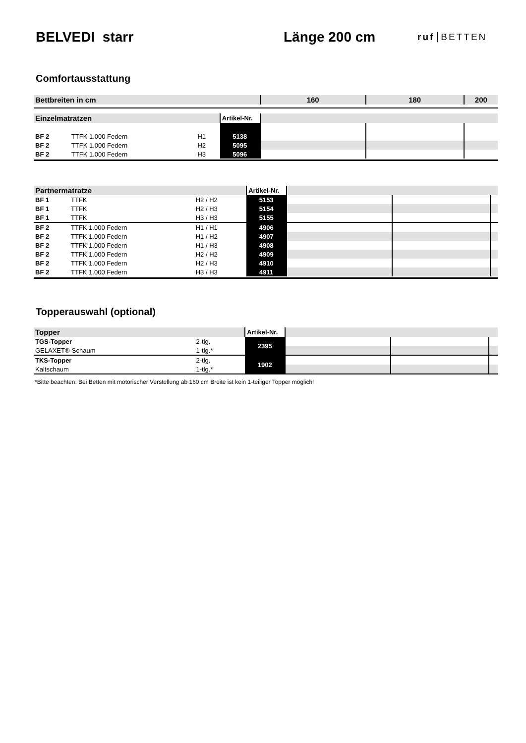BELVEDI starr Länge 200 cm
ruf BETTEN
Comfortausstattung
| Bettbreiten in cm | | | | 160 | 180 | 200 |
| --- | --- | --- | --- | --- | --- | --- |
| Einzelmatratzen | | | Artikel-Nr. | | | |
| BF 2 | TTFK 1.000 Federn | H1 | 5138 | | | |
| BF 2 | TTFK 1.000 Federn | H2 | 5095 | | | |
| BF 2 | TTFK 1.000 Federn | H3 | 5096 | | | |
| Partnermatratze | | | Artikel-Nr. | | | |
| BF 1 | TTFK | H2 / H2 | 5153 | | | |
| BF 1 | TTFK | H2 / H3 | 5154 | | | |
| BF 1 | TTFK | H3 / H3 | 5155 | | | |
| BF 2 | TTFK 1.000 Federn | H1 / H1 | 4906 | | | |
| BF 2 | TTFK 1.000 Federn | H1 / H2 | 4907 | | | |
| BF 2 | TTFK 1.000 Federn | H1 / H3 | 4908 | | | |
| BF 2 | TTFK 1.000 Federn | H2 / H2 | 4909 | | | |
| BF 2 | TTFK 1.000 Federn | H2 / H3 | 4910 | | | |
| BF 2 | TTFK 1.000 Federn | H3 / H3 | 4911 | | | |
Topperauswahl (optional)
| Topper | | Artikel-Nr. | | | |
| TGS-Topper | 2-tlg. | 2395 | | | |
| GELAXET®-Schaum | 1-tlg.* | | | | |
| TKS-Topper | 2-tlg. | 1902 | | | |
| Kaltschaum | 1-tlg.* | | | | |
*Bitte beachten: Bei Betten mit motorischer Verstellung ab 160 cm Breite ist kein 1-teiliger Topper möglich!